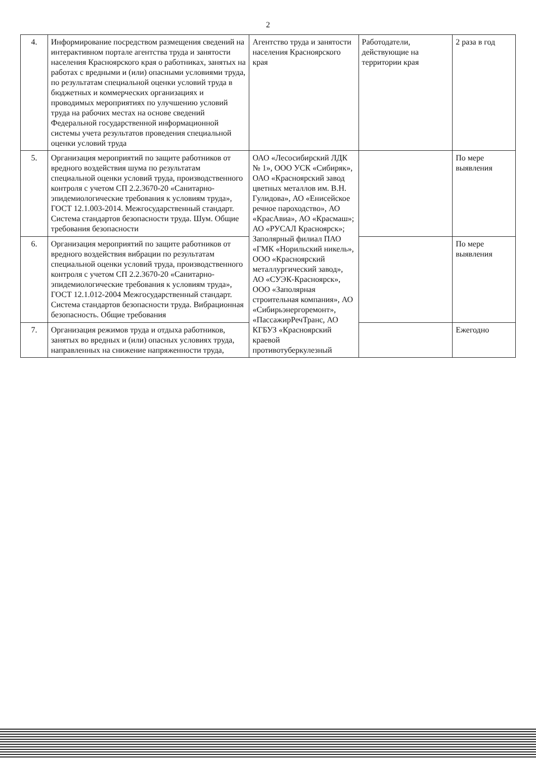2
| 4. | Информирование посредством размещения сведений на интерактивном портале агентства труда и занятости населения Красноярского края о работниках, занятых на работах с вредными и (или) опасными условиями труда, по результатам специальной оценки условий труда в бюджетных и коммерческих организациях и проводимых мероприятиях по улучшению условий труда на рабочих местах на основе сведений Федеральной государственной информационной системы учета результатов проведения специальной оценки условий труда | Агентство труда и занятости населения Красноярского края | Работодатели, действующие на территории края | 2 раза в год |
| 5. | Организация мероприятий по защите работников от вредного воздействия шума по результатам специальной оценки условий труда, производственного контроля с учетом СП 2.2.3670-20 «Санитарно-эпидемиологические требования к условиям труда», ГОСТ 12.1.003-2014. Межгосударственный стандарт. Система стандартов безопасности труда. Шум. Общие требования безопасности | ОАО «Лесосибирский ЛДК № 1», ООО УСК «Сибиряк», ОАО «Красноярский завод цветных металлов им. В.Н. Гулидова», АО «Енисейское речное пароходство», АО «КрасАвиа», АО «Красмаш»; АО «РУСАЛ Красноярск»; Заполярный филиал ПАО «ГМК «Норильский никель», ООО «Красноярский металлургический завод», АО «СУЭК-Красноярск», ООО «Заполярная строительная компания», АО «Сибирьэнергоремонт», «ПассажирРечТранс, АО КГБУЗ «Красноярский краевой противотуберкулезный | | По мере выявления |
| 6. | Организация мероприятий по защите работников от вредного воздействия вибрации по результатам специальной оценки условий труда, производственного контроля с учетом СП 2.2.3670-20 «Санитарно-эпидемиологические требования к условиям труда», ГОСТ 12.1.012-2004 Межгосударственный стандарт. Система стандартов безопасности труда. Вибрационная безопасность. Общие требования | | | По мере выявления |
| 7. | Организация режимов труда и отдыха работников, занятых во вредных и (или) опасных условиях труда, направленных на снижение напряженности труда, | | | Ежегодно |